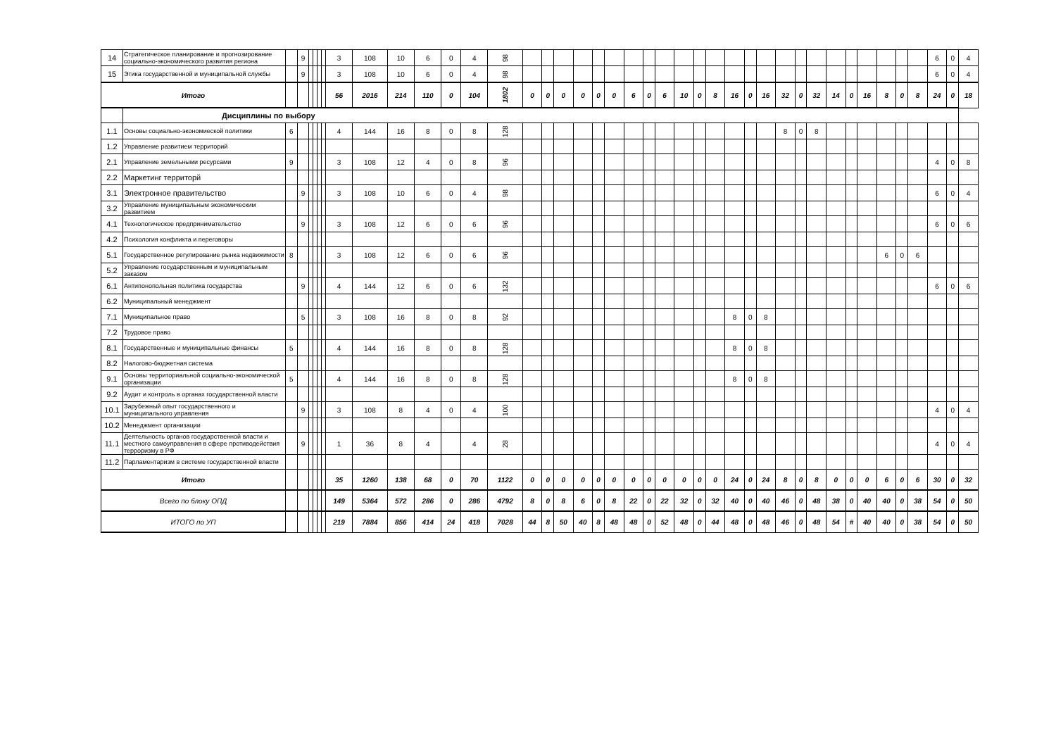| 14 | Стратегическое планирование и прогнозирование социально-экономического развития региона | | 9 | | | | | 3 | 108 | 10 | 6 | 0 | 4 | 98 | | | | | | | | | | | | | | | | | | | | | | | | | 6 | 0 | 4 |
| 15 | Этика государственной и муниципальной службы | | 9 | | | | | 3 | 108 | 10 | 6 | 0 | 4 | 98 | | | | | | | | | | | | | | | | | | | | | | | | | 6 | 0 | 4 |
| Итого | | | | | | | | 56 | 2016 | 214 | 110 | 0 | 104 | 1802 | 0 | 0 | 0 | 0 | 0 | 0 | 6 | 0 | 6 | 10 | 0 | 8 | 16 | 0 | 16 | 32 | 0 | 32 | 14 | 0 | 16 | 8 | 0 | 8 | 24 | 0 | 18 |
| | Дисциплины по выбору | | | | | | | | | | | | | | | | | | | | | | | | | | | | | | | | | | | | | | | | |
| 1.1 | Основы социально-экономиеской политики | 6 | | | | | | 4 | 144 | 16 | 8 | 0 | 8 | 128 | | | | | | | | | | | | | | | | 8 | 0 | 8 | | | | | | | | | |
| 1.2 | Управление развитием территорий | | | | | | | | | | | | | | | | | | | | | | | | | | | | | | | | | | | | | | | | |
| 2.1 | Управление земельными ресурсами | 9 | | | | | | 3 | 108 | 12 | 4 | 0 | 8 | 96 | | | | | | | | | | | | | | | | | | | | | | | | | 4 | 0 | 8 |
| 2.2 | Маркетинг территорй | | | | | | | | | | | | | | | | | | | | | | | | | | | | | | | | | | | | | | | | |
| 3.1 | Электронное правительство | | 9 | | | | | 3 | 108 | 10 | 6 | 0 | 4 | 98 | | | | | | | | | | | | | | | | | | | | | | | | | 6 | 0 | 4 |
| 3.2 | Управление муниципальным экономическим развитием | | | | | | | | | | | | | | | | | | | | | | | | | | | | | | | | | | | | | | | | |
| 4.1 | Технологическое предпринимательство | | 9 | | | | | 3 | 108 | 12 | 6 | 0 | 6 | 96 | | | | | | | | | | | | | | | | | | | | | | | | | 6 | 0 | 6 |
| 4.2 | Психология конфликта и переговоры | | | | | | | | | | | | | | | | | | | | | | | | | | | | | | | | | | | | | | | | |
| 5.1 | Государственное регулирование рынка недвижимости | 8 | | | | | | 3 | 108 | 12 | 6 | 0 | 6 | 96 | | | | | | | | | | | | | | | | | | | | | | 6 | 0 | 6 | | | |
| 5.2 | Управление государственным и муниципальным заказом | | | | | | | | | | | | | | | | | | | | | | | | | | | | | | | | | | | | | | | | |
| 6.1 | Антипонопольная политика государства | | 9 | | | | | 4 | 144 | 12 | 6 | 0 | 6 | 132 | | | | | | | | | | | | | | | | | | | | | | | | | 6 | 0 | 6 |
| 6.2 | Муниципальный менеджмент | | | | | | | | | | | | | | | | | | | | | | | | | | | | | | | | | | | | | | | | |
| 7.1 | Муниципальное право | | 5 | | | | | 3 | 108 | 16 | 8 | 0 | 8 | 92 | | | | | | | | | | | | | 8 | 0 | 8 | | | | | | | | | | | | |
| 7.2 | Трудовое право | | | | | | | | | | | | | | | | | | | | | | | | | | | | | | | | | | | | | | | | |
| 8.1 | Государственные и муниципальные финансы | 5 | | | | | | 4 | 144 | 16 | 8 | 0 | 8 | 128 | | | | | | | | | | | | | 8 | 0 | 8 | | | | | | | | | | | | |
| 8.2 | Налогово-бюджетная система | | | | | | | | | | | | | | | | | | | | | | | | | | | | | | | | | | | | | | | | |
| 9.1 | Основы территориальной социально-экономической организации | 5 | | | | | | 4 | 144 | 16 | 8 | 0 | 8 | 128 | | | | | | | | | | | | | 8 | 0 | 8 | | | | | | | | | | | | |
| 9.2 | Аудит и контроль в органах государственной власти | | | | | | | | | | | | | | | | | | | | | | | | | | | | | | | | | | | | | | | | |
| 10.1 | Зарубежный опыт государственного и муниципального управления | | 9 | | | | | 3 | 108 | 8 | 4 | 0 | 4 | 100 | | | | | | | | | | | | | | | | | | | | | | | | | 4 | 0 | 4 |
| 10.2 | Менеджмент организации | | | | | | | | | | | | | | | | | | | | | | | | | | | | | | | | | | | | | | | | |
| 11.1 | Деятельность органов государственной власти и местного самоуправления в сфере противодействия терроризму в РФ | | 9 | | | | | 1 | 36 | 8 | 4 | | 4 | 28 | | | | | | | | | | | | | | | | | | | | | | | | | 4 | 0 | 4 |
| 11.2 | Парламентаризм в системе государственной власти | | | | | | | | | | | | | | | | | | | | | | | | | | | | | | | | | | | | | | | | |
| Итого | | | | | | | | 35 | 1260 | 138 | 68 | 0 | 70 | 1122 | 0 | 0 | 0 | 0 | 0 | 0 | 0 | 0 | 0 | 0 | 0 | 0 | 24 | 0 | 24 | 8 | 0 | 8 | 0 | 0 | 0 | 6 | 0 | 6 | 30 | 0 | 32 |
| Всего по блоку ОПД | | | | | | | | 149 | 5364 | 572 | 286 | 0 | 286 | 4792 | 8 | 0 | 8 | 6 | 0 | 8 | 22 | 0 | 22 | 32 | 0 | 32 | 40 | 0 | 40 | 46 | 0 | 48 | 38 | 0 | 40 | 40 | 0 | 38 | 54 | 0 | 50 |
| ИТОГО по УП | | | | | | | | 219 | 7884 | 856 | 414 | 24 | 418 | 7028 | 44 | 8 | 50 | 40 | 8 | 48 | 48 | 0 | 52 | 48 | 0 | 44 | 48 | 0 | 48 | 46 | 0 | 48 | 54 | # | 40 | 40 | 0 | 38 | 54 | 0 | 50 |